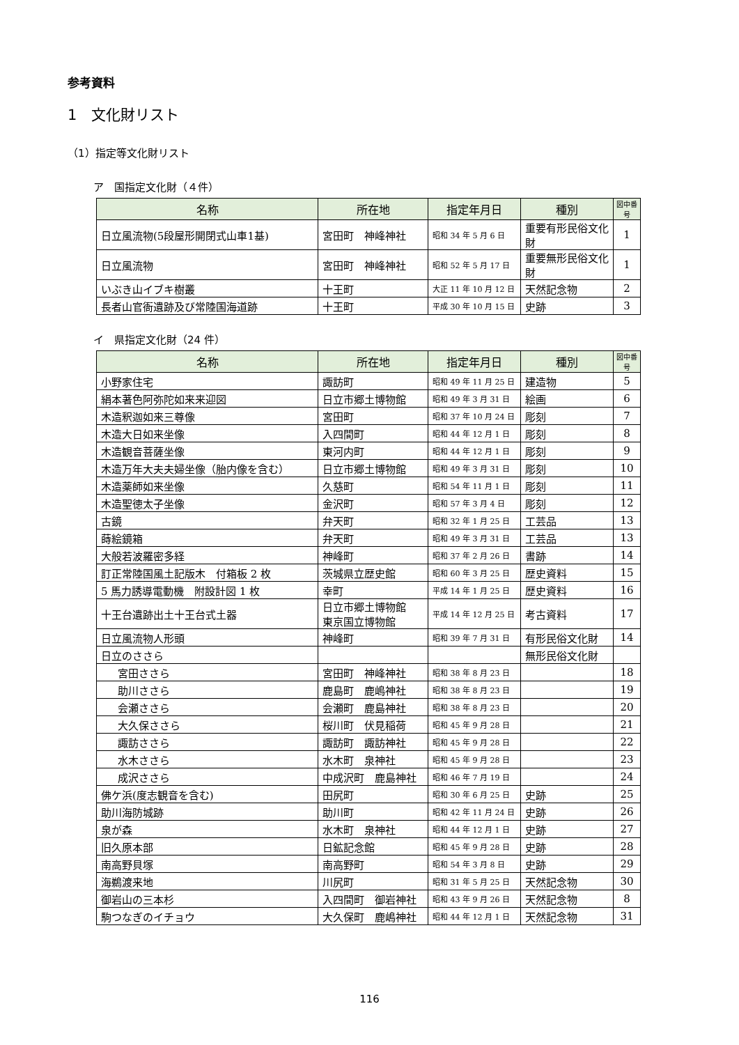参考資料
1　文化財リスト
（1）指定等文化財リスト
ア　国指定文化財（４件）
| 名称 | 所在地 | 指定年月日 | 種別 | 図中番号 |
| --- | --- | --- | --- | --- |
| 日立風流物(5段屋形開閉式山車1基) | 宮田町 神峰神社 | 昭和 34 年 5 月 6 日 | 重要有形民俗文化財 | 1 |
| 日立風流物 | 宮田町 神峰神社 | 昭和 52 年 5 月 17 日 | 重要無形民俗文化財 | 1 |
| いぶき山イブキ樹叢 | 十王町 | 大正 11 年 10 月 12 日 | 天然記念物 | 2 |
| 長者山官衙遺跡及び常陸国海道跡 | 十王町 | 平成 30 年 10 月 15 日 | 史跡 | 3 |
イ　県指定文化財（24 件）
| 名称 | 所在地 | 指定年月日 | 種別 | 図中番号 |
| --- | --- | --- | --- | --- |
| 小野家住宅 | 諏訪町 | 昭和 49 年 11 月 25 日 | 建造物 | 5 |
| 絹本著色阿弥陀如来来迎図 | 日立市郷土博物館 | 昭和 49 年 3 月 31 日 | 絵画 | 6 |
| 木造釈迦如来三尊像 | 宮田町 | 昭和 37 年 10 月 24 日 | 彫刻 | 7 |
| 木造大日如来坐像 | 入四間町 | 昭和 44 年 12 月 1 日 | 彫刻 | 8 |
| 木造観音菩薩坐像 | 東河内町 | 昭和 44 年 12 月 1 日 | 彫刻 | 9 |
| 木造万年大夫夫婦坐像（胎内像を含む） | 日立市郷土博物館 | 昭和 49 年 3 月 31 日 | 彫刻 | 10 |
| 木造薬師如来坐像 | 久慈町 | 昭和 54 年 11 月 1 日 | 彫刻 | 11 |
| 木造聖徳太子坐像 | 金沢町 | 昭和 57 年 3 月 4 日 | 彫刻 | 12 |
| 古鏡 | 弁天町 | 昭和 32 年 1 月 25 日 | 工芸品 | 13 |
| 蒔絵鏡箱 | 弁天町 | 昭和 49 年 3 月 31 日 | 工芸品 | 13 |
| 大般若波羅密多経 | 神峰町 | 昭和 37 年 2 月 26 日 | 書跡 | 14 |
| 訂正常陸国風土記版木 付箱板 2 枚 | 茨城県立歴史館 | 昭和 60 年 3 月 25 日 | 歴史資料 | 15 |
| 5 馬力誘導電動機 附設計図 1 枚 | 幸町 | 平成 14 年 1 月 25 日 | 歴史資料 | 16 |
| 十王台遺跡出土十王台式土器 | 日立市郷土博物館 東京国立博物館 | 平成 14 年 12 月 25 日 | 考古資料 | 17 |
| 日立風流物人形頭 | 神峰町 | 昭和 39 年 7 月 31 日 | 有形民俗文化財 | 14 |
| 日立のささら | | | 無形民俗文化財 | |
| 宮田ささら | 宮田町 神峰神社 | 昭和 38 年 8 月 23 日 | | 18 |
| 助川ささら | 鹿島町 鹿嶋神社 | 昭和 38 年 8 月 23 日 | | 19 |
| 会瀬ささら | 会瀬町 鹿島神社 | 昭和 38 年 8 月 23 日 | | 20 |
| 大久保ささら | 桜川町 伏見稲荷 | 昭和 45 年 9 月 28 日 | | 21 |
| 諏訪ささら | 諏訪町 諏訪神社 | 昭和 45 年 9 月 28 日 | | 22 |
| 水木ささら | 水木町 泉神社 | 昭和 45 年 9 月 28 日 | | 23 |
| 成沢ささら | 中成沢町 鹿島神社 | 昭和 46 年 7 月 19 日 | | 24 |
| 佛ケ浜(度志観音を含む) | 田尻町 | 昭和 30 年 6 月 25 日 | 史跡 | 25 |
| 助川海防城跡 | 助川町 | 昭和 42 年 11 月 24 日 | 史跡 | 26 |
| 泉が森 | 水木町 泉神社 | 昭和 44 年 12 月 1 日 | 史跡 | 27 |
| 旧久原本部 | 日鉱記念館 | 昭和 45 年 9 月 28 日 | 史跡 | 28 |
| 南高野貝塚 | 南高野町 | 昭和 54 年 3 月 8 日 | 史跡 | 29 |
| 海鵜渡来地 | 川尻町 | 昭和 31 年 5 月 25 日 | 天然記念物 | 30 |
| 御岩山の三本杉 | 入四間町 御岩神社 | 昭和 43 年 9 月 26 日 | 天然記念物 | 8 |
| 駒つなぎのイチョウ | 大久保町 鹿嶋神社 | 昭和 44 年 12 月 1 日 | 天然記念物 | 31 |
116